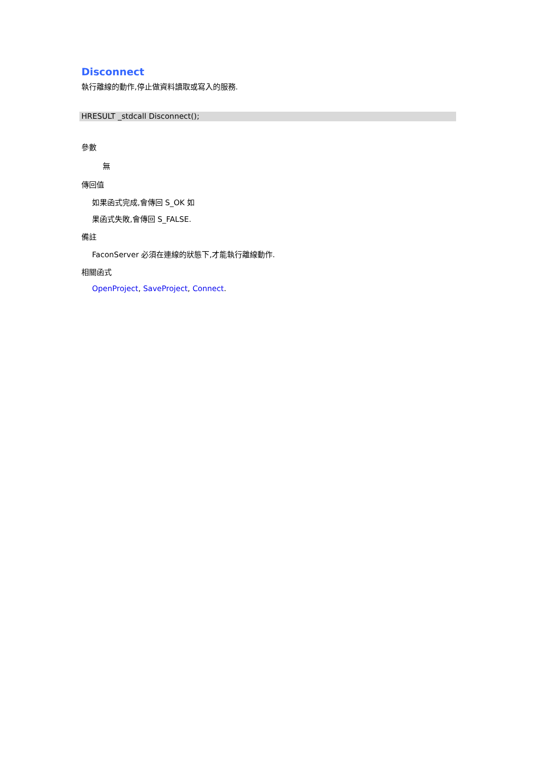Disconnect
執行離線的動作,停止做資料讀取或寫入的服務.
HRESULT _stdcall Disconnect();
參數
無
傳回值
如果函式完成,會傳回 S_OK 如
果函式失敗,會傳回 S_FALSE.
備註
FaconServer 必須在連線的狀態下,才能執行離線動作.
相關函式
OpenProject, SaveProject, Connect.